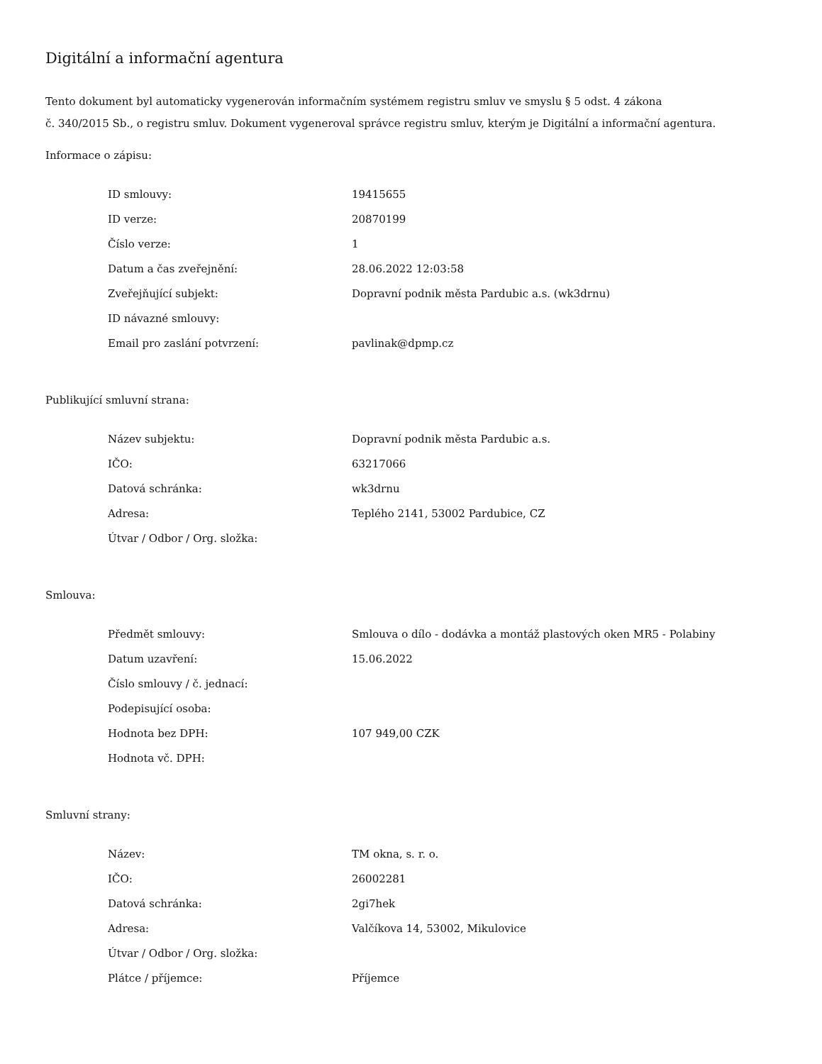Digitální a informační agentura
Tento dokument byl automaticky vygenerován informačním systémem registru smluv ve smyslu § 5 odst. 4 zákona
č. 340/2015 Sb., o registru smluv. Dokument vygeneroval správce registru smluv, kterým je Digitální a informační agentura.
Informace o zápisu:
| ID smlouvy: | 19415655 |
| ID verze: | 20870199 |
| Číslo verze: | 1 |
| Datum a čas zveřejnění: | 28.06.2022 12:03:58 |
| Zveřejňující subjekt: | Dopravní podnik města Pardubic a.s. (wk3drnu) |
| ID návazné smlouvy: | |
| Email pro zaslání potvrzení: | pavlinak@dpmp.cz |
Publikující smluvní strana:
| Název subjektu: | Dopravní podnik města Pardubic a.s. |
| IČO: | 63217066 |
| Datová schránka: | wk3drnu |
| Adresa: | Teplého 2141, 53002 Pardubice, CZ |
| Útvar / Odbor / Org. složka: | |
Smlouva:
| Předmět smlouvy: | Smlouva o dílo - dodávka a montáž plastových oken MR5 - Polabiny |
| Datum uzavření: | 15.06.2022 |
| Číslo smlouvy / č. jednací: | |
| Podepisující osoba: | |
| Hodnota bez DPH: | 107 949,00 CZK |
| Hodnota vč. DPH: | |
Smluvní strany:
| Název: | TM okna, s. r. o. |
| IČO: | 26002281 |
| Datová schránka: | 2gi7hek |
| Adresa: | Valčíkova 14, 53002, Mikulovice |
| Útvar / Odbor / Org. složka: | |
| Plátce / příjemce: | Příjemce |